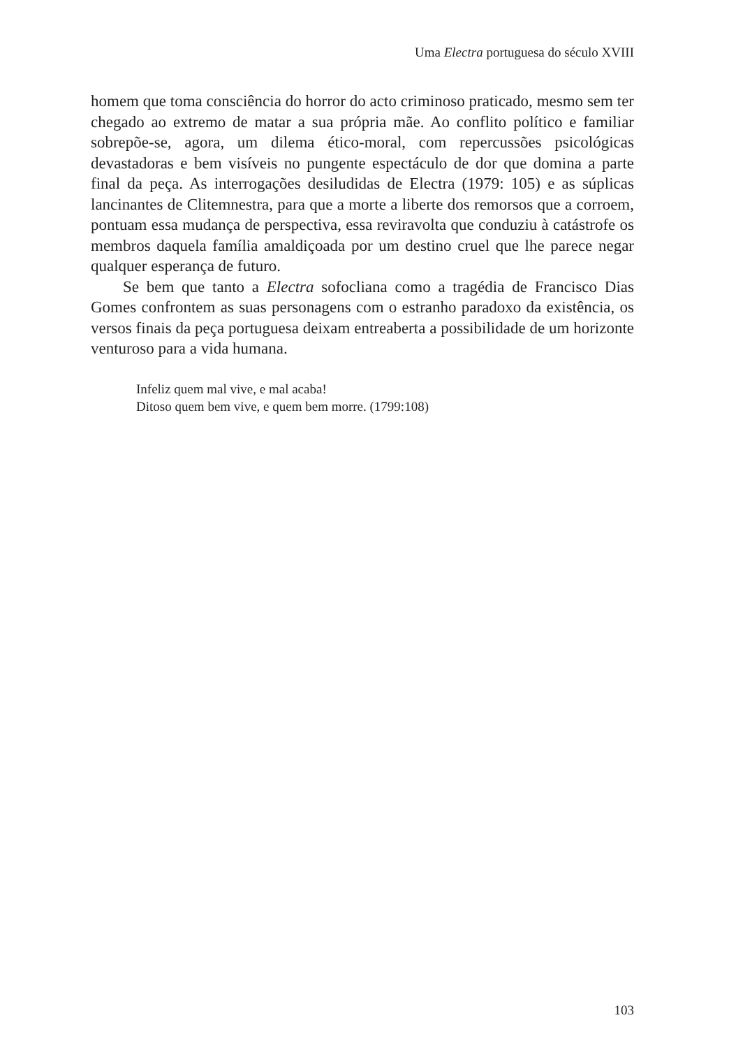Uma Electra portuguesa do século XVIII
homem que toma consciência do horror do acto criminoso praticado, mesmo sem ter chegado ao extremo de matar a sua própria mãe. Ao conflito político e familiar sobrepõe-se, agora, um dilema ético-moral, com repercussões psicológicas devastadoras e bem visíveis no pungente espectáculo de dor que domina a parte final da peça. As interrogações desiludidas de Electra (1979: 105) e as súplicas lancinantes de Clitemnestra, para que a morte a liberte dos remorsos que a corroem, pontuam essa mudança de perspectiva, essa reviravolta que conduziu à catástrofe os membros daquela família amaldiçoada por um destino cruel que lhe parece negar qualquer esperança de futuro.
Se bem que tanto a Electra sofocliana como a tragédia de Francisco Dias Gomes confrontem as suas personagens com o estranho paradoxo da existência, os versos finais da peça portuguesa deixam entreaberta a possibilidade de um horizonte venturoso para a vida humana.
Infeliz quem mal vive, e mal acaba!
Ditoso quem bem vive, e quem bem morre. (1799:108)
103